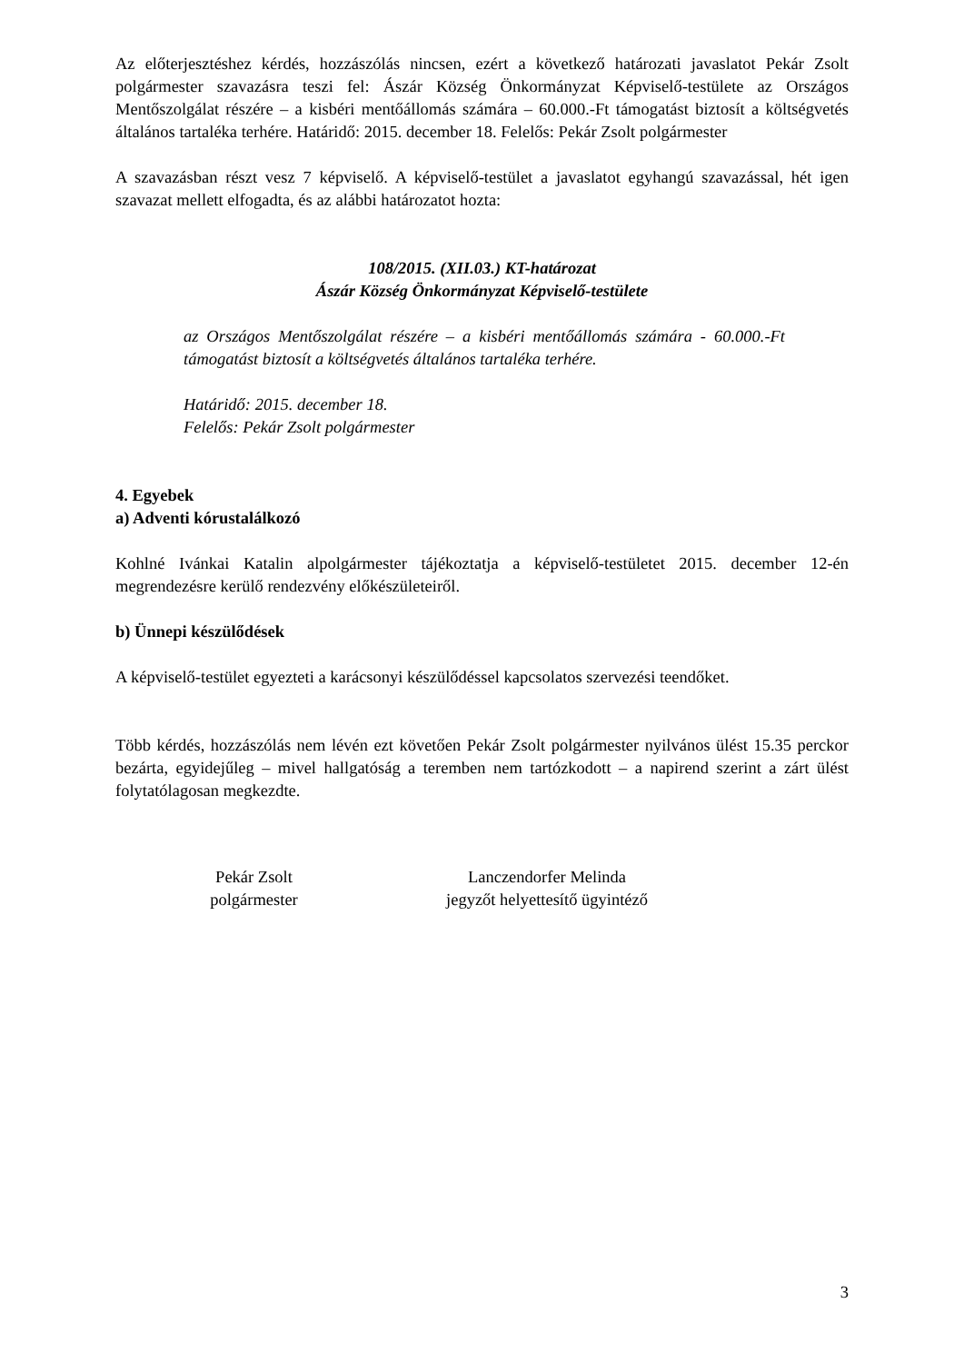Az előterjesztéshez kérdés, hozzászólás nincsen, ezért a következő határozati javaslatot Pekár Zsolt polgármester szavazásra teszi fel: Ászár Község Önkormányzat Képviselő-testülete az Országos Mentőszolgálat részére – a kisbéri mentőállomás számára – 60.000.-Ft támogatást biztosít a költségvetés általános tartaléka terhére. Határidő: 2015. december 18. Felelős: Pekár Zsolt polgármester
A szavazásban részt vesz 7 képviselő. A képviselő-testület a javaslatot egyhangú szavazással, hét igen szavazat mellett elfogadta, és az alábbi határozatot hozta:
108/2015. (XII.03.) KT-határozat
Ászár Község Önkormányzat Képviselő-testülete
az Országos Mentőszolgálat részére – a kisbéri mentőállomás számára - 60.000.-Ft támogatást biztosít a költségvetés általános tartaléka terhére.
Határidő: 2015. december 18.
Felelős: Pekár Zsolt polgármester
4. Egyebek
a) Adventi kórustalálkozó
Kohlné Ivánkai Katalin alpolgármester tájékoztatja a képviselő-testületet 2015. december 12-én megrendezésre kerülő rendezvény előkészületeiről.
b) Ünnepi készülődések
A képviselő-testület egyezteti a karácsonyi készülődéssel kapcsolatos szervezési teendőket.
Több kérdés, hozzászólás nem lévén ezt követően Pekár Zsolt polgármester nyilvános ülést 15.35 perckor bezárta, egyidejűleg – mivel hallgatóság a teremben nem tartózkodott – a napirend szerint a zárt ülést folytatólagosan megkezdte.
Pekár Zsolt
polgármester
Lanczendorfer Melinda
jegyzőt helyettesítő ügyintéző
3